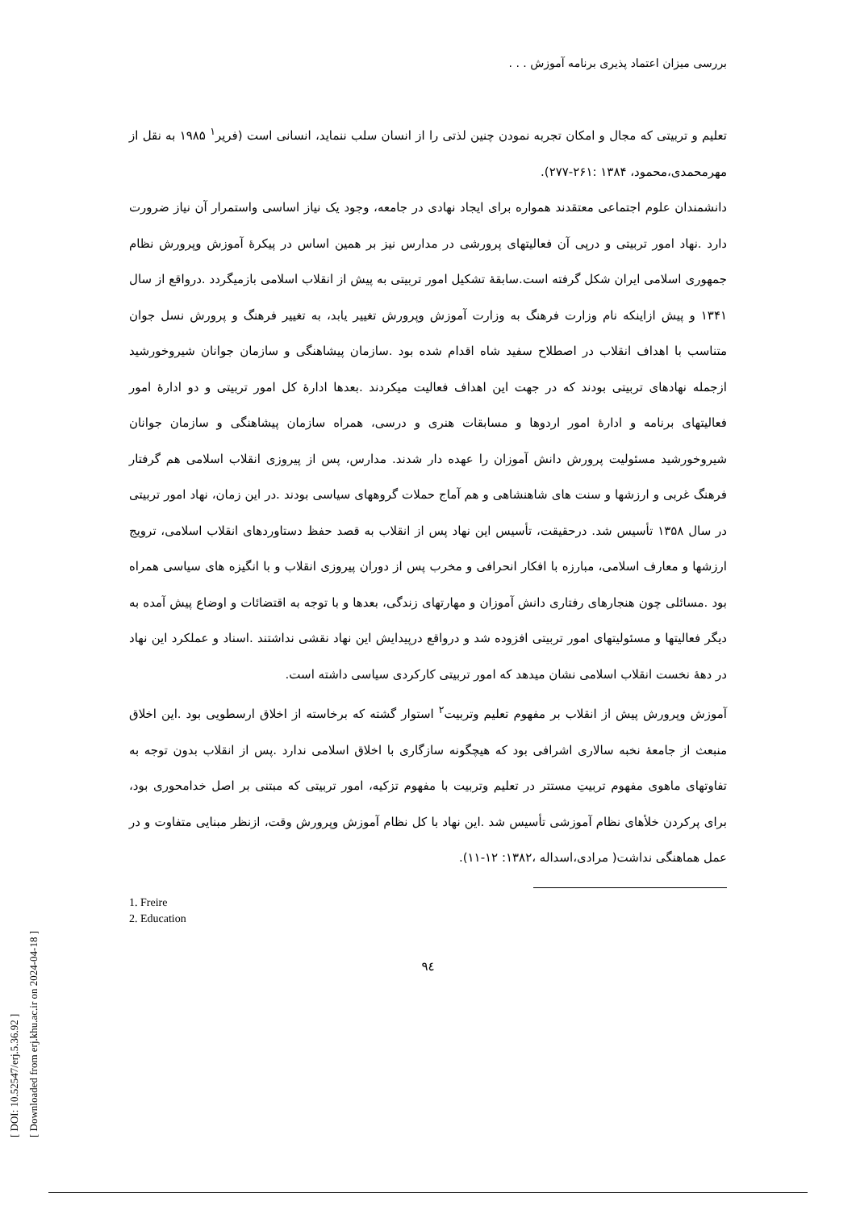بررسی میزان اعتماد پذیری برنامه آموزش . . .
تعلیم و تربیتی که مجال و امکان تجربه نمودن چنین لذتی را از انسان سلب ننماید، انسانی است (فریر<sup>۱</sup> ۱۹۸۵ به نقل از مهرمحمدی،محمود، ۱۳۸۴ :۲۶۱-۲۷۷).
دانشمندان علوم اجتماعی معتقدند همواره برای ایجاد نهادی در جامعه، وجود یک نیاز اساسی واستمرار آن نیاز ضرورت دارد .نهاد امور تربیتی و درپی آن فعالیتهای پرورشی در مدارس نیز بر همین اساس در پیکرۀ آموزش وپرورش نظام جمهوری اسلامی ایران شکل گرفته است.سابقۀ تشکیل امور تربیتی به پیش از انقلاب اسلامی بازمیگردد .درواقع از سال ۱۳۴۱ و پیش ازاینکه نام وزارت فرهنگ به وزارت آموزش وپرورش تغییر یابد، به تغییر فرهنگ و پرورش نسل جوان متناسب با اهداف انقلاب در اصطلاح سفید شاه اقدام شده بود .سازمان پیشاهنگی و سازمان جوانان شیروخورشید ازجمله نهادهای تربیتی بودند که در جهت این اهداف فعالیت میکردند .بعدها ادارۀ کل امور تربیتی و دو ادارۀ امور فعالیتهای برنامه و ادارۀ امور اردوها و مسابقات هنری و درسی، همراه سازمان پیشاهنگی و سازمان جوانان شیروخورشید مسئولیت پرورش دانش آموزان را عهده دار شدند. مدارس، پس از پیروزی انقلاب اسلامی هم گرفتار فرهنگ غربی و ارزشها و سنت های شاهنشاهی و هم آماج حملات گروههای سیاسی بودند .در این زمان، نهاد امور تربیتی در سال ۱۳۵۸ تأسیس شد. درحقیقت، تأسیس این نهاد پس از انقلاب به قصد حفظ دستاوردهای انقلاب اسلامی، ترویج ارزشها و معارف اسلامی، مبارزه با افکار انحرافی و مخرب پس از دوران پیروزی انقلاب و با انگیزه های سیاسی همراه بود .مسائلی چون هنجارهای رفتاری دانش آموزان و مهارتهای زندگی، بعدها و با توجه به اقتضائات و اوضاع پیش آمده به دیگر فعالیتها و مسئولیتهای امور تربیتی افزوده شد و درواقع درپیدایش این نهاد نقشی نداشتند .اسناد و عملکرد این نهاد در دهۀ نخست انقلاب اسلامی نشان میدهد که امور تربیتی کارکردی سیاسی داشته است.
آموزش وپرورش پیش از انقلاب بر مفهوم تعلیم وتربیت<sup>۲</sup> استوار گشته که برخاسته از اخلاق ارسطویی بود .این اخلاق منبعث از جامعۀ نخبه سالاری اشرافی بود که هیچگونه سازگاری با اخلاق اسلامی ندارد .پس از انقلاب بدون توجه به تفاوتهای ماهوی مفهوم تربیتِ مستتر در تعلیم وتربیت با مفهوم تزکیه، امور تربیتی که مبتنی بر اصل خدامحوری بود، برای پرکردن خلأهای نظام آموزشی تأسیس شد .این نهاد با کل نظام آموزش وپرورش وقت، ازنظر مبنایی متفاوت و در عمل هماهنگی نداشت( مرادی،اسداله ،۱۳۸۲: ۱۲-۱۱).
1. Freire
2. Education
۹٤
[ DOI: 10.52547/erj.5.36.92 ]
[ Downloaded from erj.khu.ac.ir on 2024-04-18 ]